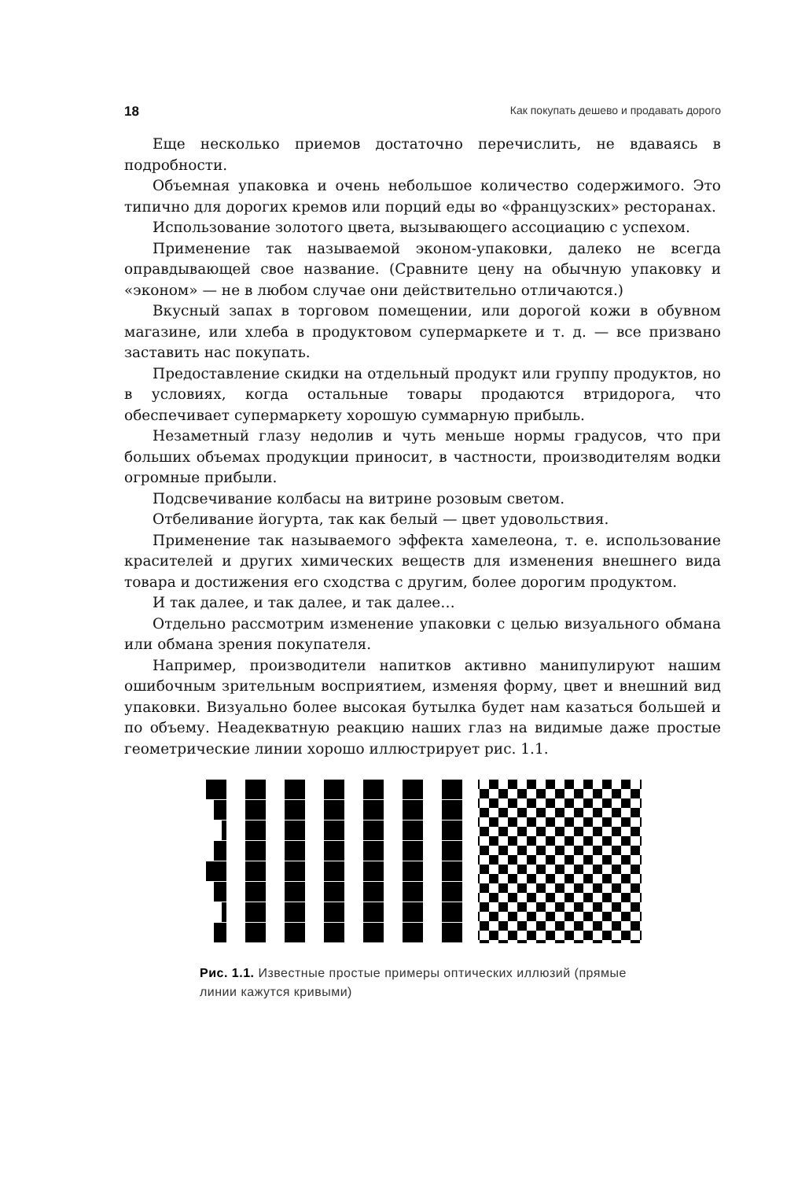18 Как покупать дешево и продавать дорого
Еще несколько приемов достаточно перечислить, не вдаваясь в подробности.
Объемная упаковка и очень небольшое количество содержимого. Это типично для дорогих кремов или порций еды во «французских» ресторанах.
Использование золотого цвета, вызывающего ассоциацию с успехом.
Применение так называемой эконом-упаковки, далеко не всегда оправдывающей свое название. (Сравните цену на обычную упаковку и «эконом» — не в любом случае они действительно отличаются.)
Вкусный запах в торговом помещении, или дорогой кожи в обувном магазине, или хлеба в продуктовом супермаркете и т. д. — все призвано заставить нас покупать.
Предоставление скидки на отдельный продукт или группу продуктов, но в условиях, когда остальные товары продаются втридорога, что обеспечивает супермаркету хорошую суммарную прибыль.
Незаметный глазу недолив и чуть меньше нормы градусов, что при больших объемах продукции приносит, в частности, производителям водки огромные прибыли.
Подсвечивание колбасы на витрине розовым светом.
Отбеливание йогурта, так как белый — цвет удовольствия.
Применение так называемого эффекта хамелеона, т. е. использование красителей и других химических веществ для изменения внешнего вида товара и достижения его сходства с другим, более дорогим продуктом.
И так далее, и так далее, и так далее…
Отдельно рассмотрим изменение упаковки с целью визуального обмана или обмана зрения покупателя.
Например, производители напитков активно манипулируют нашим ошибочным зрительным восприятием, изменяя форму, цвет и внешний вид упаковки. Визуально более высокая бутылка будет нам казаться большей и по объему. Неадекватную реакцию наших глаз на видимые даже простые геометрические линии хорошо иллюстрирует рис. 1.1.
Рис. 1.1. Известные простые примеры оптических иллюзий (прямые линии кажутся кривыми)